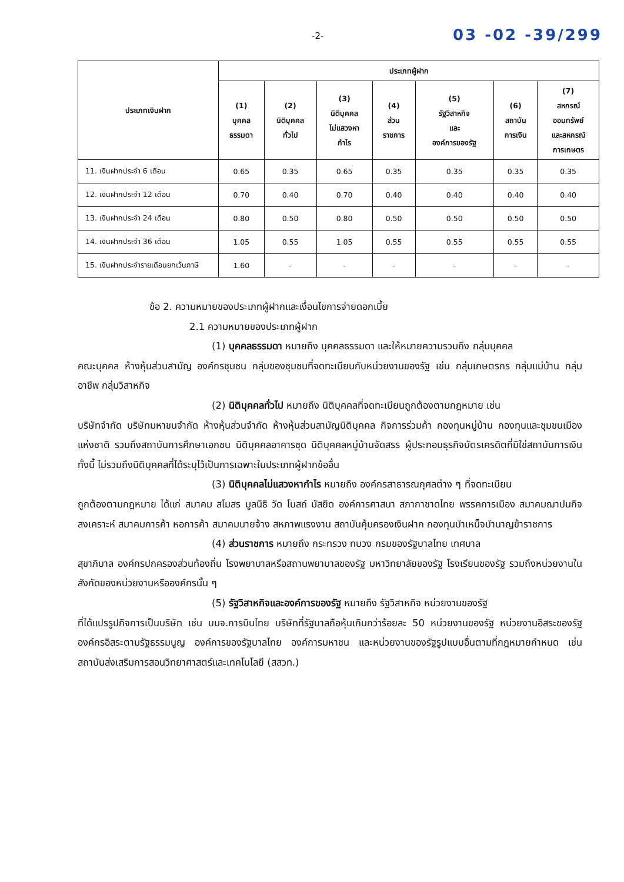-2- 03 -02 -39/299
| ประเภทเงินฝาก | ประเภทผู้ฝาก | | | | | | |
| --- | --- | --- | --- | --- | --- | --- | --- |
| | (1) บุคคล ธรรมดา | (2) นิติบุคคล ทั่วไป | (3) นิติบุคคล ไม่แสวงหา กำไร | (4) ส่วน ราชการ | (5) รัฐวิสาหกิจ และ องค์การของรัฐ | (6) สถาบัน การเงิน | (7) สหกรณ์ ออมทรัพย์ และสหกรณ์ การเกษตร |
| 11. เงินฝากประจำ 6 เดือน | 0.65 | 0.35 | 0.65 | 0.35 | 0.35 | 0.35 | 0.35 |
| 12. เงินฝากประจำ 12 เดือน | 0.70 | 0.40 | 0.70 | 0.40 | 0.40 | 0.40 | 0.40 |
| 13. เงินฝากประจำ 24 เดือน | 0.80 | 0.50 | 0.80 | 0.50 | 0.50 | 0.50 | 0.50 |
| 14. เงินฝากประจำ 36 เดือน | 1.05 | 0.55 | 1.05 | 0.55 | 0.55 | 0.55 | 0.55 |
| 15. เงินฝากประจำรายเดือนยกเว้นภาษี | 1.60 | - | - | - | - | - | - |
ข้อ 2. ความหมายของประเภทผู้ฝากและเงื่อนไขการจ่ายดอกเบี้ย
2.1 ความหมายของประเภทผู้ฝาก
(1) บุคคลธรรมดา หมายถึง บุคคลธรรมดา และให้หมายความรวมถึง กลุ่มบุคคล
คณะบุคคล ห้างหุ้นส่วนสามัญ องค์กรชุมชน กลุ่มของชุมชนที่จดทะเบียนกับหน่วยงานของรัฐ เช่น กลุ่มเกษตรกร กลุ่มแม่บ้าน กลุ่มอาชีพ กลุ่มวิสาหกิจ
(2) นิติบุคคลทั่วไป หมายถึง นิติบุคคลที่จดทะเบียนถูกต้องตามกฎหมาย เช่น
บริษัทจำกัด บริษัทมหาชนจำกัด ห้างหุ้นส่วนจำกัด ห้างหุ้นส่วนสามัญนิติบุคคล กิจการร่วมค้า กองทุนหมู่บ้าน กองทุนและชุมชนเมืองแห่งชาติ รวมถึงสถาบันการศึกษาเอกชน นิติบุคคลอาคารชุด นิติบุคคลหมู่บ้านจัดสรร ผู้ประกอบธุรกิจบัตรเครดิตที่มิใช่สถาบันการเงิน ทั้งนี้ ไม่รวมถึงนิติบุคคลที่ได้ระบุไว้เป็นการเฉพาะในประเภทผู้ฝากข้ออื่น
(3) นิติบุคคลไม่แสวงหากำไร หมายถึง องค์กรสาธารณกุศลต่าง ๆ ที่จดทะเบียน
ถูกต้องตามกฎหมาย ได้แก่ สมาคม สโมสร มูลนิธิ วัด โบสถ์ มัสยิด องค์การศาสนา สภากาชาดไทย พรรคการเมือง สมาคมฌาปนกิจสงเคราะห์ สมาคมการค้า หอการค้า สมาคมนายจ้าง สหภาพแรงงาน สถาบันคุ้มครองเงินฝาก กองทุนบำเหน็จบำนาญข้าราชการ
(4) ส่วนราชการ หมายถึง กระทรวง ทบวง กรมของรัฐบาลไทย เทศบาล
สุขาภิบาล องค์กรปกครองส่วนท้องถิ่น โรงพยาบาลหรือสถานพยาบาลของรัฐ มหาวิทยาลัยของรัฐ โรงเรียนของรัฐ รวมถึงหน่วยงานในสังกัดของหน่วยงานหรือองค์กรนั้น ๆ
(5) รัฐวิสาหกิจและองค์การของรัฐ หมายถึง รัฐวิสาหกิจ หน่วยงานของรัฐ
ที่ได้แปรรูปกิจการเป็นบริษัท เช่น บมจ.การบินไทย บริษัทที่รัฐบาลถือหุ้นเกินกว่าร้อยละ 50 หน่วยงานของรัฐ หน่วยงานอิสระของรัฐ องค์กรอิสระตามรัฐธรรมนูญ องค์การของรัฐบาลไทย องค์การมหาชน และหน่วยงานของรัฐรูปแบบอื่นตามที่กฎหมายกำหนด เช่น สถาบันส่งเสริมการสอนวิทยาศาสตร์และเทคโนโลยี (สสวท.)